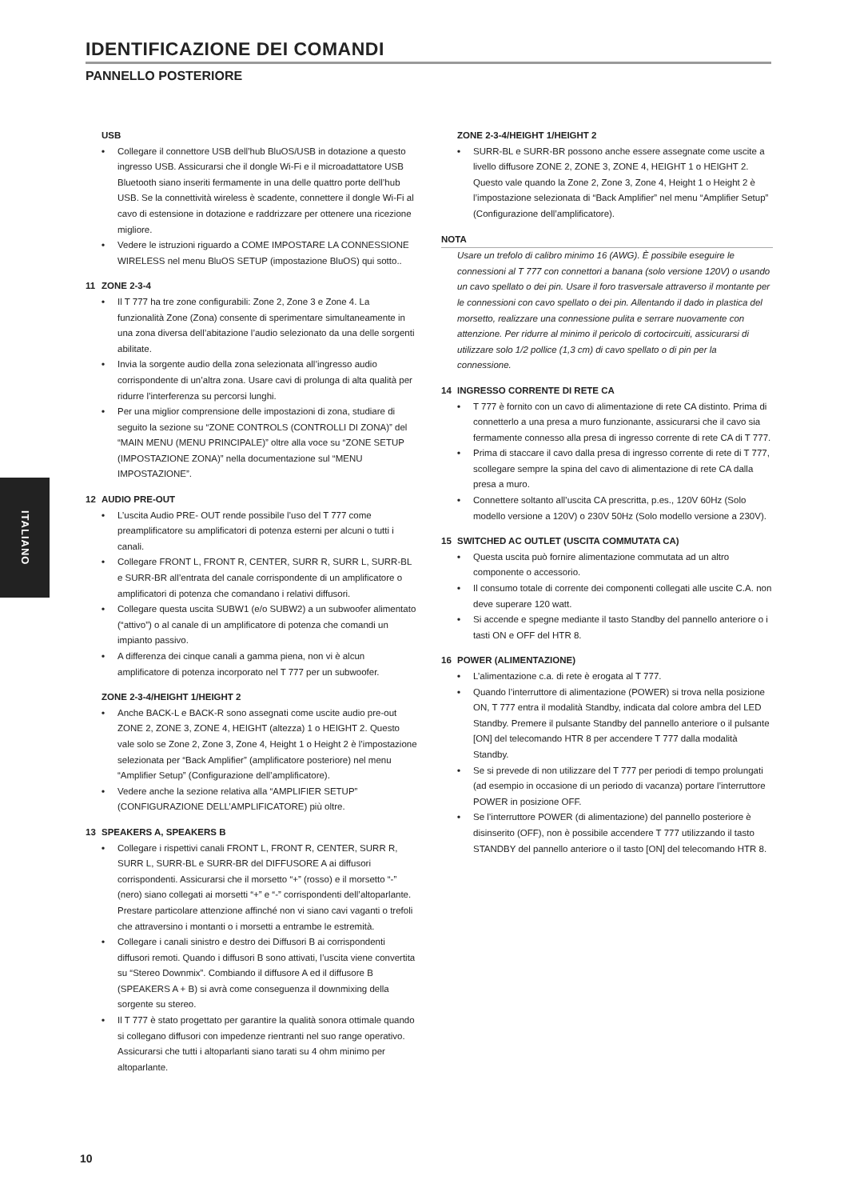IDENTIFICAZIONE DEI COMANDI
PANNELLO POSTERIORE
USB
• Collegare il connettore USB dell’hub BluOS/USB in dotazione a questo ingresso USB. Assicurarsi che il dongle Wi-Fi e il microadattatore USB Bluetooth siano inseriti fermamente in una delle quattro porte dell’hub USB. Se la connettività wireless è scadente, connettere il dongle Wi-Fi al cavo di estensione in dotazione e raddrizzare per ottenere una ricezione migliore.
• Vedere le istruzioni riguardo a COME IMPOSTARE LA CONNESSIONE WIRELESS nel menu BluOS SETUP (impostazione BluOS) qui sotto..
11 ZONE 2-3-4
• Il T 777 ha tre zone configurabili: Zone 2, Zone 3 e Zone 4. La funzionalità Zone (Zona) consente di sperimentare simultaneamente in una zona diversa dell’abitazione l’audio selezionato da una delle sorgenti abilitate.
• Invia la sorgente audio della zona selezionata all’ingresso audio corrispondente di un’altra zona. Usare cavi di prolunga di alta qualità per ridurre l’interferenza su percorsi lunghi.
• Per una miglior comprensione delle impostazioni di zona, studiare di seguito la sezione su “ZONE CONTROLS (CONTROLLI DI ZONA)” del “MAIN MENU (MENU PRINCIPALE)” oltre alla voce su “ZONE SETUP (IMPOSTAZIONE ZONA)” nella documentazione sul “MENU IMPOSTAZIONE”.
12 AUDIO PRE-OUT
• L’uscita Audio PRE- OUT rende possibile l’uso del T 777 come preamplificatore su amplificatori di potenza esterni per alcuni o tutti i canali.
• Collegare FRONT L, FRONT R, CENTER, SURR R, SURR L, SURR-BL e SURR-BR all’entrata del canale corrispondente di un amplificatore o amplificatori di potenza che comandano i relativi diffusori.
• Collegare questa uscita SUBW1 (e/o SUBW2) a un subwoofer alimentato (“attivo”) o al canale di un amplificatore di potenza che comandi un impianto passivo.
• A differenza dei cinque canali a gamma piena, non vi è alcun amplificatore di potenza incorporato nel T 777 per un subwoofer.
ZONE 2-3-4/HEIGHT 1/HEIGHT 2
• Anche BACK-L e BACK-R sono assegnati come uscite audio pre-out ZONE 2, ZONE 3, ZONE 4, HEIGHT (altezza) 1 o HEIGHT 2. Questo vale solo se Zone 2, Zone 3, Zone 4, Height 1 o Height 2 è l’impostazione selezionata per “Back Amplifier” (amplificatore posteriore) nel menu “Amplifier Setup” (Configurazione dell’amplificatore).
• Vedere anche la sezione relativa alla “AMPLIFIER SETUP” (CONFIGURAZIONE DELL’AMPLIFICATORE) più oltre.
13 SPEAKERS A, SPEAKERS B
• Collegare i rispettivi canali FRONT L, FRONT R, CENTER, SURR R, SURR L, SURR-BL e SURR-BR del DIFFUSORE A ai diffusori corrispondenti. Assicurarsi che il morsetto “+” (rosso) e il morsetto “-” (nero) siano collegati ai morsetti “+” e “-” corrispondenti dell’altoparlante. Prestare particolare attenzione affinché non vi siano cavi vaganti o trefoli che attraversino i montanti o i morsetti a entrambe le estremità.
• Collegare i canali sinistro e destro dei Diffusori B ai corrispondenti diffusori remoti. Quando i diffusori B sono attivati, l’uscita viene convertita su “Stereo Downmix”. Combiando il diffusore A ed il diffusore B (SPEAKERS A + B) si avrà come conseguenza il downmixing della sorgente su stereo.
• Il T 777 è stato progettato per garantire la qualità sonora ottimale quando si collegano diffusori con impedenze rientranti nel suo range operativo. Assicurarsi che tutti i altoparlanti siano tarati su 4 ohm minimo per altoparlante.
ZONE 2-3-4/HEIGHT 1/HEIGHT 2
• SURR-BL e SURR-BR possono anche essere assegnate come uscite a livello diffusore ZONE 2, ZONE 3, ZONE 4, HEIGHT 1 o HEIGHT 2. Questo vale quando la Zone 2, Zone 3, Zone 4, Height 1 o Height 2 è l’impostazione selezionata di “Back Amplifier” nel menu “Amplifier Setup” (Configurazione dell’amplificatore).
NOTA
Usare un trefolo di calibro minimo 16 (AWG). È possibile eseguire le connessioni al T 777 con connettori a banana (solo versione 120V) o usando un cavo spellato o dei pin. Usare il foro trasversale attraverso il montante per le connessioni con cavo spellato o dei pin. Allentando il dado in plastica del morsetto, realizzare una connessione pulita e serrare nuovamente con attenzione. Per ridurre al minimo il pericolo di cortocircuiti, assicurarsi di utilizzare solo 1/2 pollice (1,3 cm) di cavo spellato o di pin per la connessione.
14 INGRESSO CORRENTE DI RETE CA
• T 777 è fornito con un cavo di alimentazione di rete CA distinto. Prima di connetterlo a una presa a muro funzionante, assicurarsi che il cavo sia fermamente connesso alla presa di ingresso corrente di rete CA di T 777.
• Prima di staccare il cavo dalla presa di ingresso corrente di rete di T 777, scollegare sempre la spina del cavo di alimentazione di rete CA dalla presa a muro.
• Connettere soltanto all’uscita CA prescritta, p.es., 120V 60Hz (Solo modello versione a 120V) o 230V 50Hz (Solo modello versione a 230V).
15 SWITCHED AC OUTLET (USCITA COMMUTATA CA)
• Questa uscita può fornire alimentazione commutata ad un altro componente o accessorio.
• Il consumo totale di corrente dei componenti collegati alle uscite C.A. non deve superare 120 watt.
• Si accende e spegne mediante il tasto Standby del pannello anteriore o i tasti ON e OFF del HTR 8.
16 POWER (ALIMENTAZIONE)
• L’alimentazione c.a. di rete è erogata al T 777.
• Quando l’interruttore di alimentazione (POWER) si trova nella posizione ON, T 777 entra il modalità Standby, indicata dal colore ambra del LED Standby. Premere il pulsante Standby del pannello anteriore o il pulsante [ON] del telecomando HTR 8 per accendere T 777 dalla modalità Standby.
• Se si prevede di non utilizzare del T 777 per periodi di tempo prolungati (ad esempio in occasione di un periodo di vacanza) portare l’interruttore POWER in posizione OFF.
• Se l’interruttore POWER (di alimentazione) del pannello posteriore è disinserito (OFF), non è possibile accendere T 777 utilizzando il tasto STANDBY del pannello anteriore o il tasto [ON] del telecomando HTR 8.
ITALIANO
10